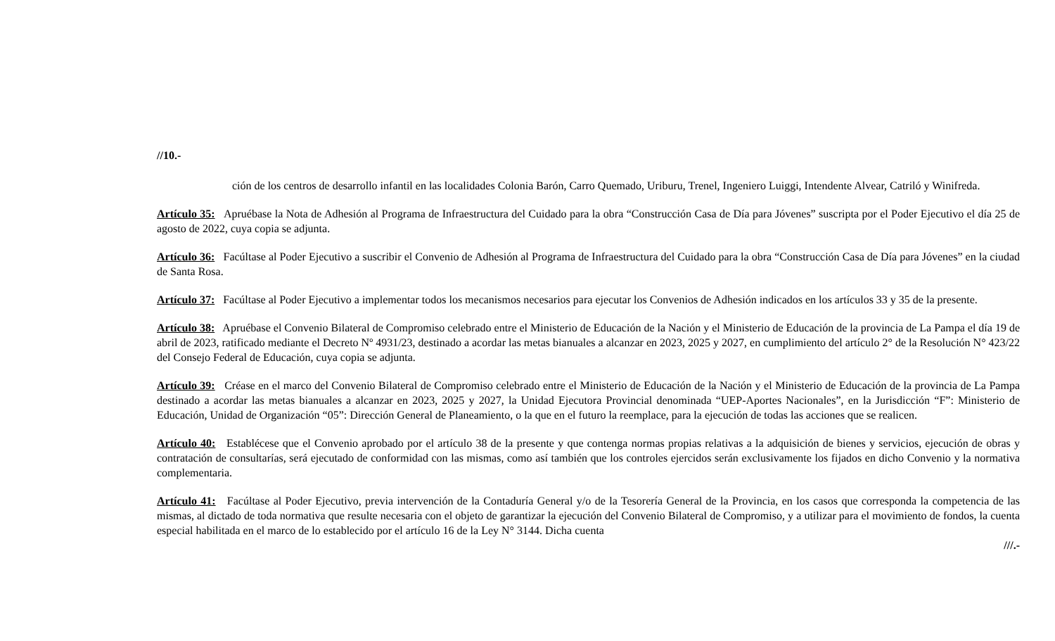//10.-
ción de los centros de desarrollo infantil en las localidades Colonia Barón, Carro Quemado, Uriburu, Trenel, Ingeniero Luiggi, Intendente Alvear, Catriló y Winifreda.
Artículo 35: Apruébase la Nota de Adhesión al Programa de Infraestructura del Cuidado para la obra “Construcción Casa de Día para Jóvenes” suscripta por el Poder Ejecutivo el día 25 de agosto de 2022, cuya copia se adjunta.
Artículo 36: Facúltase al Poder Ejecutivo a suscribir el Convenio de Adhesión al Programa de Infraestructura del Cuidado para la obra “Construcción Casa de Día para Jóvenes” en la ciudad de Santa Rosa.
Artículo 37: Facúltase al Poder Ejecutivo a implementar todos los mecanismos necesarios para ejecutar los Convenios de Adhesión indicados en los artículos 33 y 35 de la presente.
Artículo 38: Apruébase el Convenio Bilateral de Compromiso celebrado entre el Ministerio de Educación de la Nación y el Ministerio de Educación de la provincia de La Pampa el día 19 de abril de 2023, ratificado mediante el Decreto Nº 4931/23, destinado a acordar las metas bianuales a alcanzar en 2023, 2025 y 2027, en cumplimiento del artículo 2° de la Resolución N° 423/22 del Consejo Federal de Educación, cuya copia se adjunta.
Artículo 39: Créase en el marco del Convenio Bilateral de Compromiso celebrado entre el Ministerio de Educación de la Nación y el Ministerio de Educación de la provincia de La Pampa destinado a acordar las metas bianuales a alcanzar en 2023, 2025 y 2027, la Unidad Ejecutora Provincial denominada “UEP-Aportes Nacionales”, en la Jurisdicción “F”: Ministerio de Educación, Unidad de Organización “05”: Dirección General de Planeamiento, o la que en el futuro la reemplace, para la ejecución de todas las acciones que se realicen.
Artículo 40: Establécese que el Convenio aprobado por el artículo 38 de la presente y que contenga normas propias relativas a la adquisición de bienes y servicios, ejecución de obras y contratación de consultarías, será ejecutado de conformidad con las mismas, como así también que los controles ejercidos serán exclusivamente los fijados en dicho Convenio y la normativa complementaria.
Artículo 41: Facúltase al Poder Ejecutivo, previa intervención de la Contaduría General y/o de la Tesorería General de la Provincia, en los casos que corresponda la competencia de las mismas, al dictado de toda normativa que resulte necesaria con el objeto de garantizar la ejecución del Convenio Bilateral de Compromiso, y a utilizar para el movimiento de fondos, la cuenta especial habilitada en el marco de lo establecido por el artículo 16 de la Ley N° 3144. Dicha cuenta
///.-